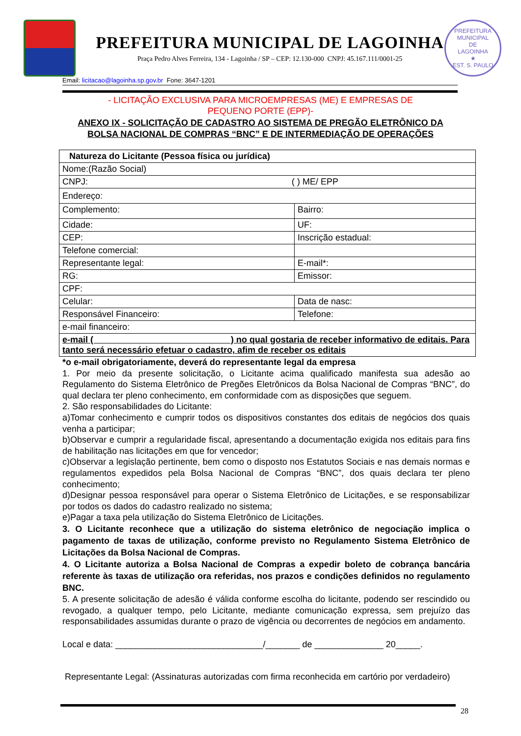PREFEITURA MUNICIPAL DE LAGOINHA
Praça Pedro Alves Ferreira, 134 - Lagoinha / SP – CEP: 12.130-000 CNPJ: 45.167.111/0001-25
PREFEITURA MUNICIPAL
DE
LAGOINHA
★
EST. S. PAULO
Email: licitacao@lagoinha.sp.gov.br Fone: 3647-1201
- LICITAÇÃO EXCLUSIVA PARA MICROEMPRESAS (ME) E EMPRESAS DE
PEQUENO PORTE (EPP)-
ANEXO IX - SOLICITAÇÃO DE CADASTRO AO SISTEMA DE PREGÃO ELETRÔNICO DA
BOLSA NACIONAL DE COMPRAS “BNC” E DE INTERMEDIAÇÃO DE OPERAÇÕES
| Natureza do Licitante (Pessoa física ou jurídica) | |
| Nome:(Razão Social) | |
| CNPJ: ( ) ME/ EPP | |
| Endereço: | |
| Complemento: | Bairro: |
| Cidade: | UF: |
| CEP: | Inscrição estadual: |
| Telefone comercial: | |
| Representante legal: | E-mail*: |
| RG: | Emissor: |
| CPF: | |
| Celular: | Data de nasc: |
| Responsável Financeiro: | Telefone: |
| e-mail financeiro: | |
| e-mail ( ) no qual gostaria de receber informativo de editais. Para tanto será necessário efetuar o cadastro, afim de receber os editais | |
*o e-mail obrigatoriamente, deverá do representante legal da empresa
1. Por meio da presente solicitação, o Licitante acima qualificado manifesta sua adesão ao Regulamento do Sistema Eletrônico de Pregões Eletrônicos da Bolsa Nacional de Compras “BNC”, do qual declara ter pleno conhecimento, em conformidade com as disposições que seguem.
2. São responsabilidades do Licitante:
a)Tomar conhecimento e cumprir todos os dispositivos constantes dos editais de negócios dos quais venha a participar;
b)Observar e cumprir a regularidade fiscal, apresentando a documentação exigida nos editais para fins de habilitação nas licitações em que for vencedor;
c)Observar a legislação pertinente, bem como o disposto nos Estatutos Sociais e nas demais normas e regulamentos expedidos pela Bolsa Nacional de Compras “BNC”, dos quais declara ter pleno conhecimento;
d)Designar pessoa responsável para operar o Sistema Eletrônico de Licitações, e se responsabilizar por todos os dados do cadastro realizado no sistema;
e)Pagar a taxa pela utilização do Sistema Eletrônico de Licitações.
3. O Licitante reconhece que a utilização do sistema eletrônico de negociação implica o pagamento de taxas de utilização, conforme previsto no Regulamento Sistema Eletrônico de Licitações da Bolsa Nacional de Compras.
4. O Licitante autoriza a Bolsa Nacional de Compras a expedir boleto de cobrança bancária referente às taxas de utilização ora referidas, nos prazos e condições definidos no regulamento BNC.
5. A presente solicitação de adesão é válida conforme escolha do licitante, podendo ser rescindido ou revogado, a qualquer tempo, pelo Licitante, mediante comunicação expressa, sem prejuízo das responsabilidades assumidas durante o prazo de vigência ou decorrentes de negócios em andamento.
Local e data: ______________________________/_______ de ______________ 20_____.
Representante Legal: (Assinaturas autorizadas com firma reconhecida em cartório por verdadeiro)
28